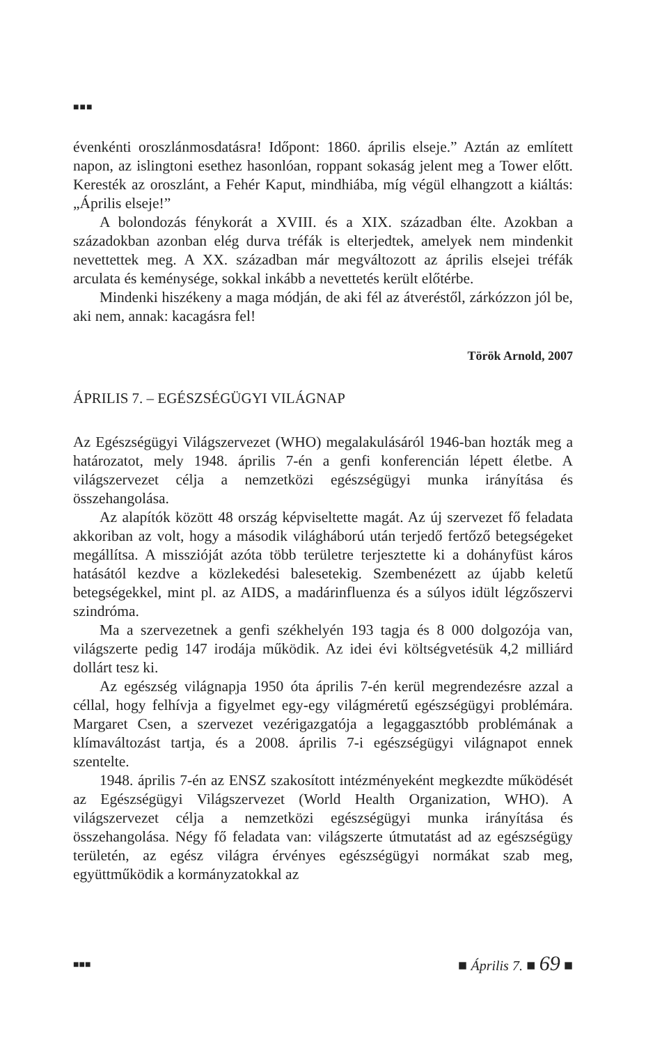■■■
évenkénti oroszlánmosdatásra! Időpont: 1860. április elseje.” Aztán az említett napon, az islingtoni esethez hasonlóan, roppant sokaság jelent meg a Tower előtt. Keresték az oroszlánt, a Fehér Kaput, mindhiába, míg végül elhangzott a kiáltás: „Április elseje!”
A bolondozás fénykorát a XVIII. és a XIX. században élte. Azokban a századokban azonban elég durva tréfák is elterjedtek, amelyek nem mindenkit nevettettek meg. A XX. században már megváltozott az április elsejei tréfák arculata és keménysége, sokkal inkább a nevettetés került előtérbe.
Mindenki hiszékeny a maga módján, de aki fél az átveréstől, zárkózzon jól be, aki nem, annak: kacagásra fel!
Török Arnold, 2007
ÁPRILIS 7. – EGÉSZSÉGÜGYI VILÁGNAP
Az Egészségügyi Világszervezet (WHO) megalakulásáról 1946-ban hozták meg a határozatot, mely 1948. április 7-én a genfi konferencián lépett életbe. A világszervezet célja a nemzetközi egészségügyi munka irányítása és összehangolása.
Az alapítók között 48 ország képviseltette magát. Az új szervezet fő feladata akkoriban az volt, hogy a második világháború után terjedő fertőző betegségeket megállítsa. A misszióját azóta több területre terjesztette ki a dohányfüst káros hatásától kezdve a közlekedési balesetekig. Szembenézett az újabb keletű betegségekkel, mint pl. az AIDS, a madárinfluenza és a súlyos idült légzőszervi szindróma.
Ma a szervezetnek a genfi székhelyén 193 tagja és 8 000 dolgozója van, világszerte pedig 147 irodája működik. Az idei évi költségvetésük 4,2 milliárd dollárt tesz ki.
Az egészség világnapja 1950 óta április 7-én kerül megrendezésre azzal a céllal, hogy felhívja a figyelmet egy-egy világméretű egészségügyi problémára. Margaret Csen, a szervezet vezérigazgatója a legaggasztóbb problémának a klímaváltozást tartja, és a 2008. április 7-i egészségügyi világnapot ennek szentelte.
1948. április 7-én az ENSZ szakosított intézményeként megkezdte működését az Egészségügyi Világszervezet (World Health Organization, WHO). A világszervezet célja a nemzetközi egészségügyi munka irányítása és összehangolása. Négy fő feladata van: világszerte útmutatást ad az egészségügy területén, az egész világra érvényes egészségügyi normákat szab meg, együttműködik a kormányzatokkal az
■■■ ■ Április 7. ■ 69 ■